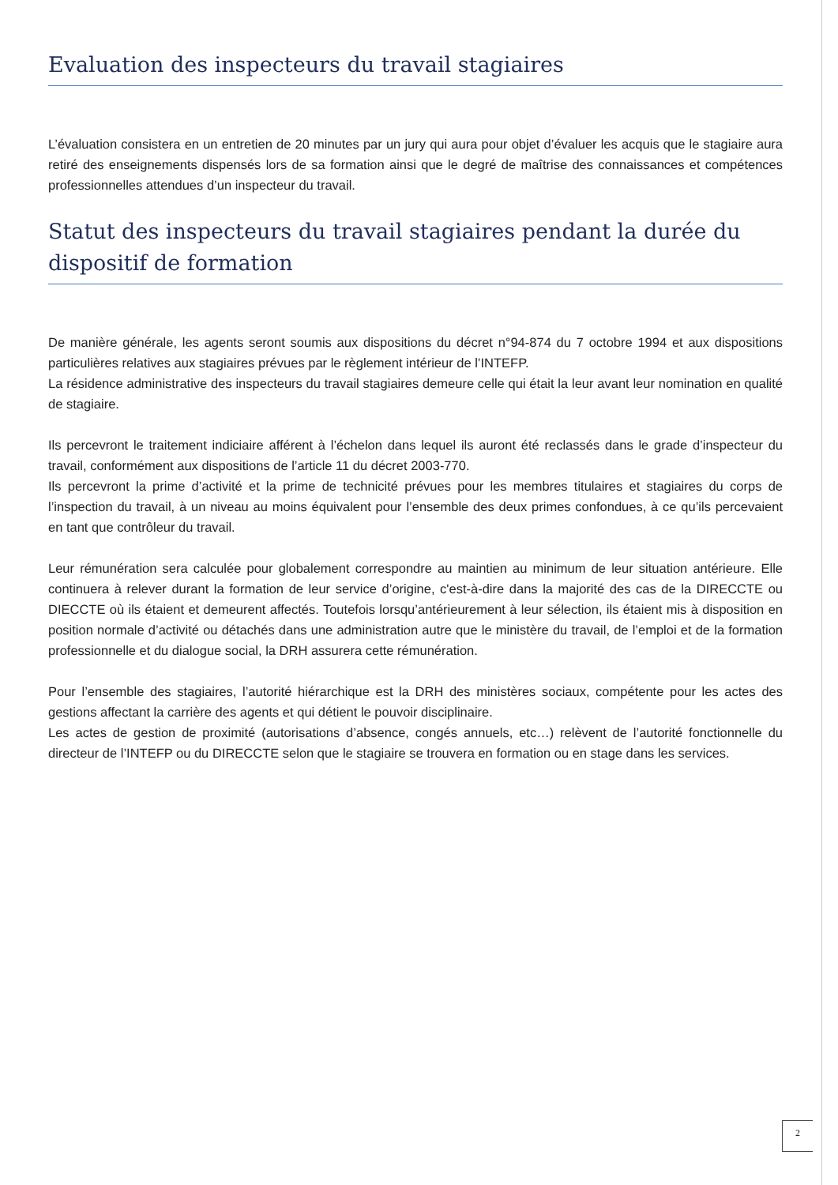Evaluation des inspecteurs du travail stagiaires
L’évaluation consistera en un entretien de 20 minutes par un jury qui aura pour objet d’évaluer les acquis que le stagiaire aura retiré des enseignements dispensés lors de sa formation ainsi que le degré de maîtrise des connaissances et compétences professionnelles attendues d’un inspecteur du travail.
Statut des inspecteurs du travail stagiaires pendant la durée du dispositif de formation
De manière générale, les agents seront soumis aux dispositions du décret n°94-874 du 7 octobre 1994 et aux dispositions particulières relatives aux stagiaires prévues par le règlement intérieur de l’INTEFP.
La résidence administrative des inspecteurs du travail stagiaires demeure celle qui était la leur avant leur nomination en qualité de stagiaire.
Ils percevront le traitement indiciaire afférent à l’échelon dans lequel ils auront été reclassés dans le grade d’inspecteur du travail, conformément aux dispositions de l’article 11 du décret 2003-770.
Ils percevront la prime d’activité et la prime de technicité prévues pour les membres titulaires et stagiaires du corps de l’inspection du travail, à un niveau au moins équivalent pour l’ensemble des deux primes confondues, à ce qu’ils percevaient en tant que contrôleur du travail.
Leur rémunération sera calculée pour globalement correspondre au maintien au minimum de leur situation antérieure. Elle continuera à relever durant la formation de leur service d’origine, c'est-à-dire dans la majorité des cas de la DIRECCTE ou DIECCTE où ils étaient et demeurent affectés. Toutefois lorsqu’antérieurement à leur sélection, ils étaient mis à disposition en position normale d’activité ou détachés dans une administration autre que le ministère du travail, de l’emploi et de la formation professionnelle et du dialogue social, la DRH assurera cette rémunération.
Pour l’ensemble des stagiaires, l’autorité hiérarchique est la DRH des ministères sociaux, compétente pour les actes des gestions affectant la carrière des agents et qui détient le pouvoir disciplinaire.
Les actes de gestion de proximité (autorisations d’absence, congés annuels, etc…) relèvent de l’autorité fonctionnelle du directeur de l’INTEFP ou du DIRECCTE selon que le stagiaire se trouvera en formation ou en stage dans les services.
2